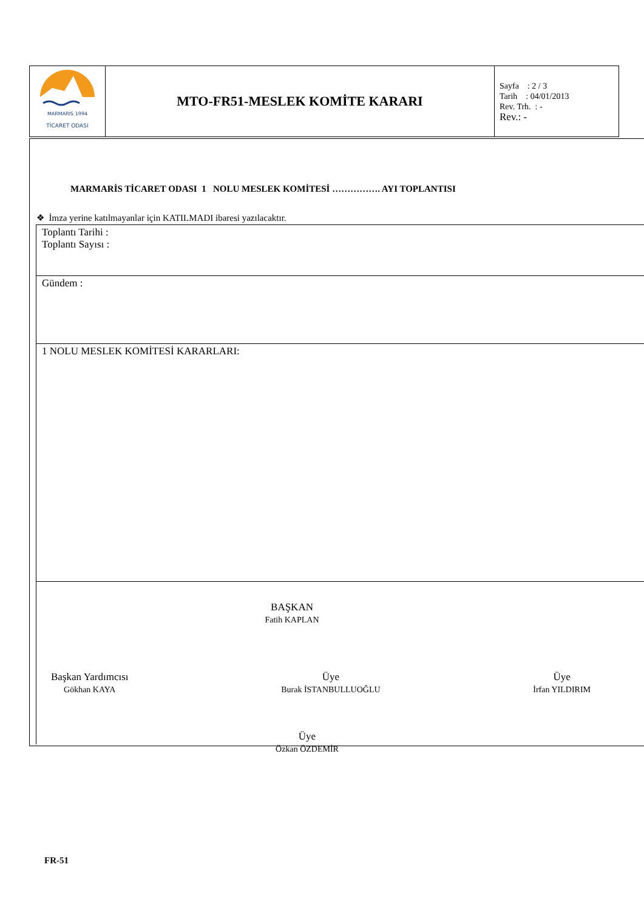| MARMARIS 1994 TİCARET ODASI | MTO-FR51-MESLEK KOMİTE KARARI | Sayfa : 2 / 3 Tarih : 04/01/2013 Rev. Trh. : - Rev.: - |
MARMARİS TİCARET ODASI 1 NOLU MESLEK KOMİTESİ ……………. AYI TOPLANTISI
❖ İmza yerine katılmayanlar için KATILMADI ibaresi yazılacaktır.
Toplantı Tarihi :
Toplantı Sayısı :
Gündem :
1 NOLU MESLEK KOMİTESİ KARARLARI:
BAŞKAN
Fatih KAPLAN
Başkan Yardımcısı
Gökhan KAYA
Üye
Burak İSTANBULLUOĞLU
Üye
İrfan YILDIRIM
Üye
Özkan ÖZDEMİR
FR-51